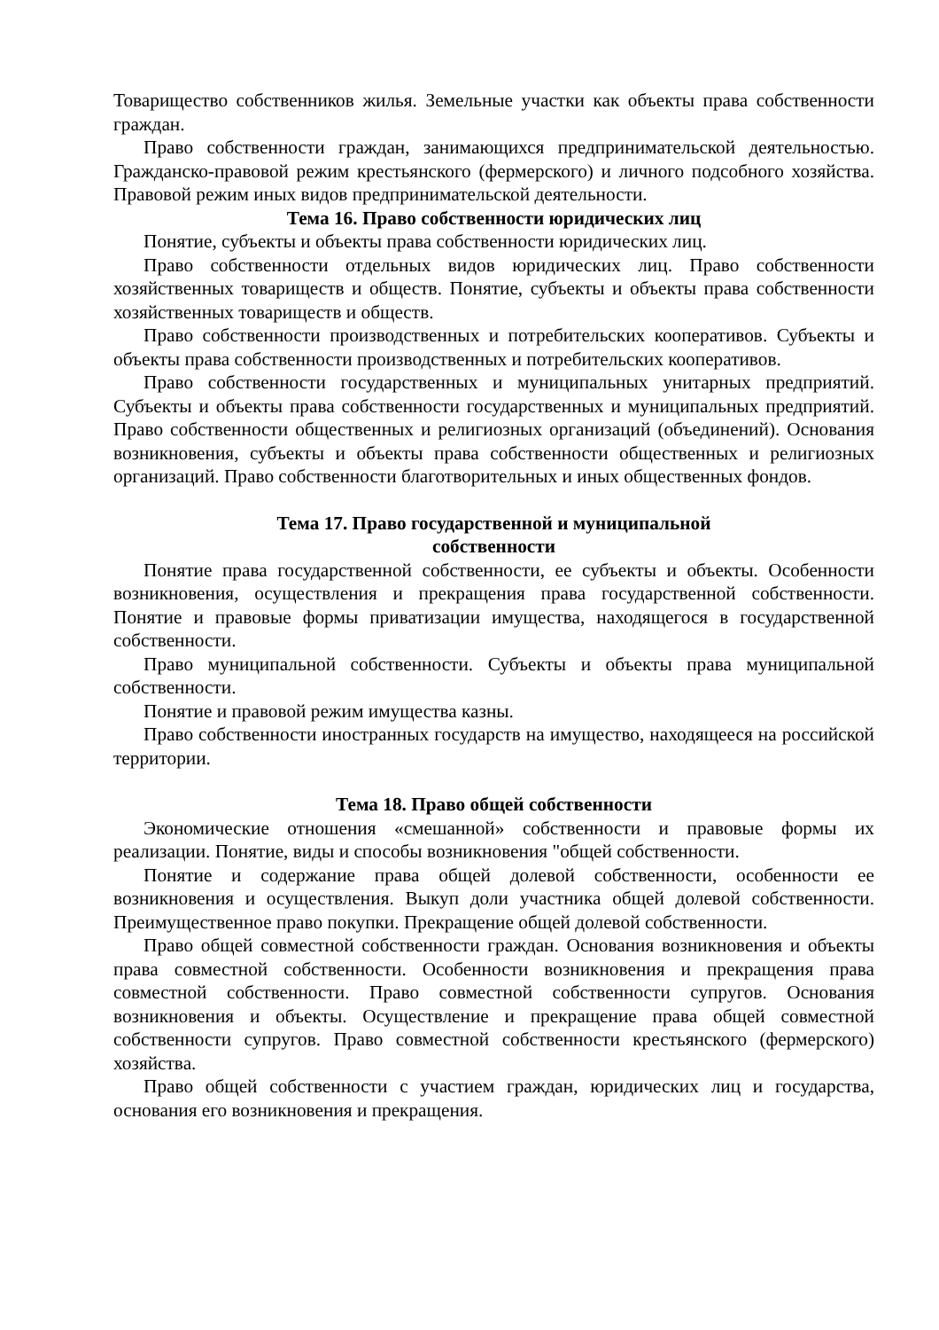Товарищество собственников жилья. Земельные участки как объекты права собственности граждан.
Право собственности граждан, занимающихся предпринимательской деятельностью. Гражданско-правовой режим крестьянского (фермерского) и личного подсобного хозяйства. Правовой режим иных видов предпринимательской деятельности.
Тема 16. Право собственности юридических лиц
Понятие, субъекты и объекты права собственности юридических лиц.
Право собственности отдельных видов юридических лиц. Право собственности хозяйственных товариществ и обществ. Понятие, субъекты и объекты права собственности хозяйственных товариществ и обществ.
Право собственности производственных и потребительских кооперативов. Субъекты и объекты права собственности производственных и потребительских кооперативов.
Право собственности государственных и муниципальных унитарных предприятий. Субъекты и объекты права собственности государственных и муниципальных предприятий. Право собственности общественных и религиозных организаций (объединений). Основания возникновения, субъекты и объекты права собственности общественных и религиозных организаций. Право собственности благотворительных и иных общественных фондов.
Тема 17. Право государственной и муниципальной
собственности
Понятие права государственной собственности, ее субъекты и объекты. Особенности возникновения, осуществления и прекращения права государственной собственности. Понятие и правовые формы приватизации имущества, находящегося в государственной собственности.
Право муниципальной собственности. Субъекты и объекты права муниципальной собственности.
Понятие и правовой режим имущества казны.
Право собственности иностранных государств на имущество, находящееся на российской территории.
Тема 18. Право общей собственности
Экономические отношения «смешанной» собственности и правовые формы их реализации. Понятие, виды и способы возникновения "общей собственности.
Понятие и содержание права общей долевой собственности, особенности ее возникновения и осуществления. Выкуп доли участника общей долевой собственности. Преимущественное право покупки. Прекращение общей долевой собственности.
Право общей совместной собственности граждан. Основания возникновения и объекты права совместной собственности. Особенности возникновения и прекращения права совместной собственности. Право совместной собственности супругов. Основания возникновения и объекты. Осуществление и прекращение права общей совместной собственности супругов. Право совместной собственности крестьянского (фермерского) хозяйства.
Право общей собственности с участием граждан, юридических лиц и государства, основания его возникновения и прекращения.